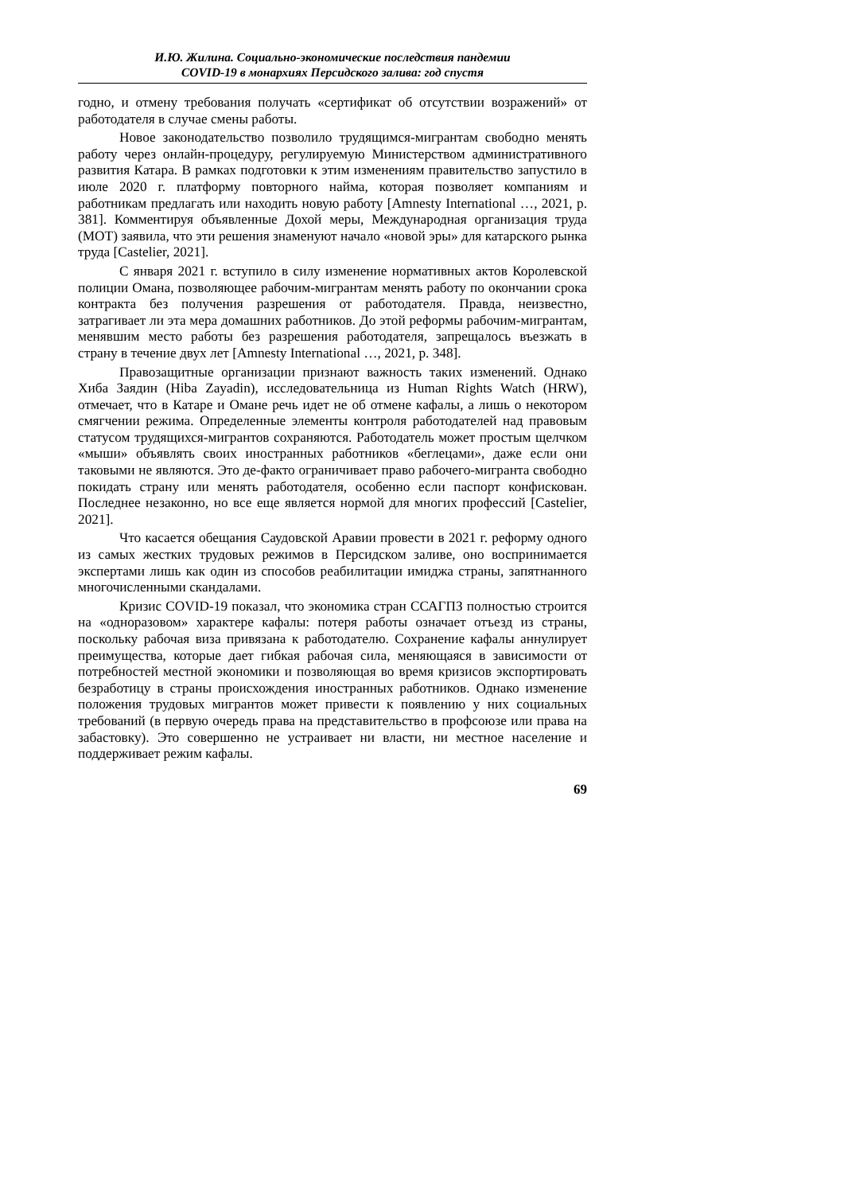И.Ю. Жилина. Социально-экономические последствия пандемии
COVID-19 в монархиях Персидского залива: год спустя
годно, и отмену требования получать «сертификат об отсутствии возражений» от работодателя в случае смены работы.
Новое законодательство позволило трудящимся-мигрантам свободно менять работу через онлайн-процедуру, регулируемую Министерством административного развития Катара. В рамках подготовки к этим изменениям правительство запустило в июле 2020 г. платформу повторного найма, которая позволяет компаниям и работникам предлагать или находить новую работу [Amnesty International …, 2021, p. 381]. Комментируя объявленные Дохой меры, Международная организация труда (МОТ) заявила, что эти решения знаменуют начало «новой эры» для катарского рынка труда [Castelier, 2021].
С января 2021 г. вступило в силу изменение нормативных актов Королевской полиции Омана, позволяющее рабочим-мигрантам менять работу по окончании срока контракта без получения разрешения от работодателя. Правда, неизвестно, затрагивает ли эта мера домашних работников. До этой реформы рабочим-мигрантам, менявшим место работы без разрешения работодателя, запрещалось въезжать в страну в течение двух лет [Amnesty International …, 2021, p. 348].
Правозащитные организации признают важность таких изменений. Однако Хиба Заядин (Hiba Zayadin), исследовательница из Human Rights Watch (HRW), отмечает, что в Катаре и Омане речь идет не об отмене кафалы, а лишь о некотором смягчении режима. Определенные элементы контроля работодателей над правовым статусом трудящихся-мигрантов сохраняются. Работодатель может простым щелчком «мыши» объявлять своих иностранных работников «беглецами», даже если они таковыми не являются. Это де-факто ограничивает право рабочего-мигранта свободно покидать страну или менять работодателя, особенно если паспорт конфискован. Последнее незаконно, но все еще является нормой для многих профессий [Castelier, 2021].
Что касается обещания Саудовской Аравии провести в 2021 г. реформу одного из самых жестких трудовых режимов в Персидском заливе, оно воспринимается экспертами лишь как один из способов реабилитации имиджа страны, запятнанного многочисленными скандалами.
Кризис COVID-19 показал, что экономика стран ССАГПЗ полностью строится на «одноразовом» характере кафалы: потеря работы означает отъезд из страны, поскольку рабочая виза привязана к работодателю. Сохранение кафалы аннулирует преимущества, которые дает гибкая рабочая сила, меняющаяся в зависимости от потребностей местной экономики и позволяющая во время кризисов экспортировать безработицу в страны происхождения иностранных работников. Однако изменение положения трудовых мигрантов может привести к появлению у них социальных требований (в первую очередь права на представительство в профсоюзе или права на забастовку). Это совершенно не устраивает ни власти, ни местное население и поддерживает режим кафалы.
69